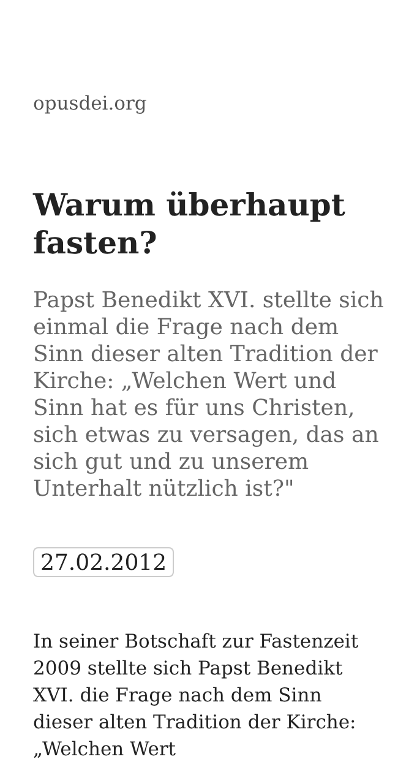opusdei.org
Warum überhaupt fasten?
Papst Benedikt XVI. stellte sich einmal die Frage nach dem Sinn dieser alten Tradition der Kirche: „Welchen Wert und Sinn hat es für uns Christen, sich etwas zu versagen, das an sich gut und zu unserem Unterhalt nützlich ist?"
27.02.2012
In seiner Botschaft zur Fastenzeit 2009 stellte sich Papst Benedikt XVI. die Frage nach dem Sinn dieser alten Tradition der Kirche: „Welchen Wert